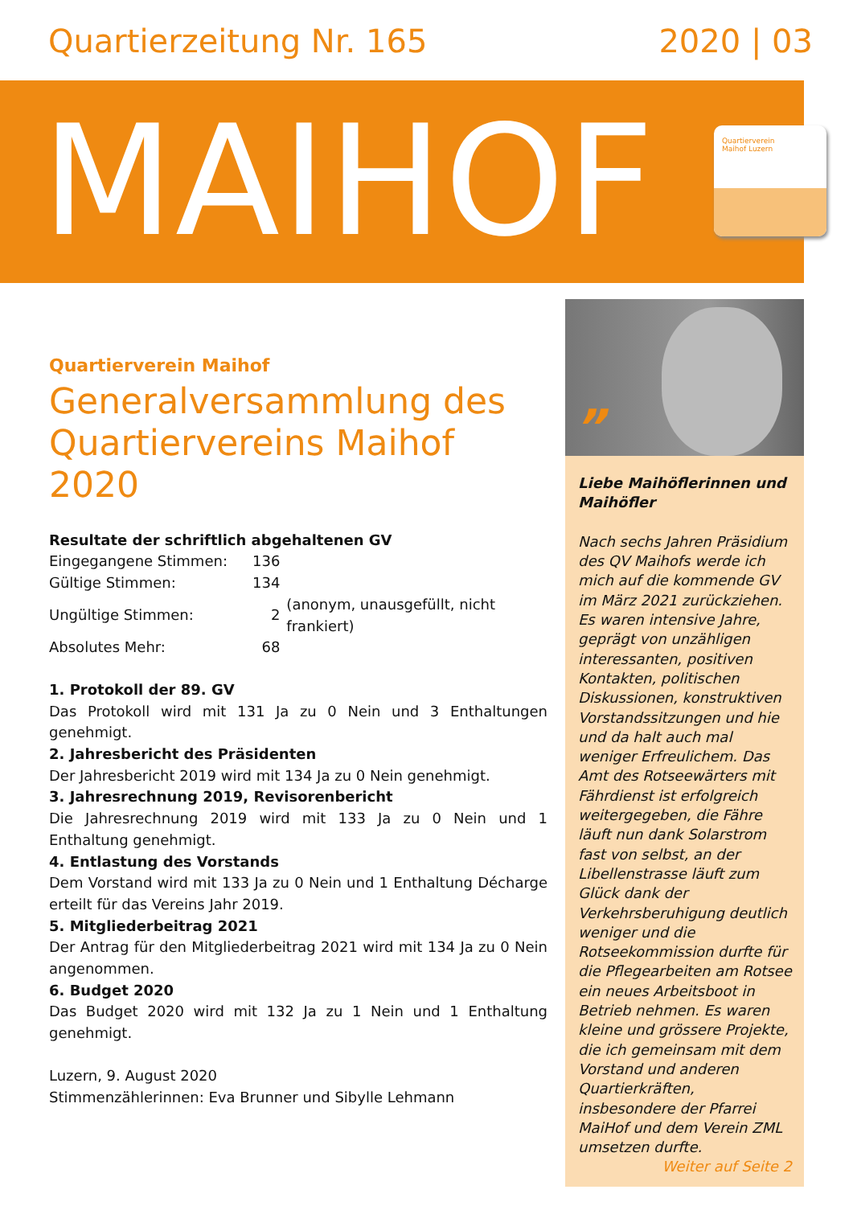Quartierzeitung Nr. 165 2020 | 03
MAIHOF
Quartierverein
Maihof Luzern
Quartierverein Maihof
Generalversammlung des Quartiervereins Maihof 2020
Resultate der schriftlich abgehaltenen GV
| Eingegangene Stimmen: | 136 | |
| Gültige Stimmen: | 134 | |
| Ungültige Stimmen: | 2 | (anonym, unausgefüllt, nicht frankiert) |
| Absolutes Mehr: | 68 | |
1. Protokoll der 89. GV
Das Protokoll wird mit 131 Ja zu 0 Nein und 3 Enthaltungen genehmigt.
2. Jahresbericht des Präsidenten
Der Jahresbericht 2019 wird mit 134 Ja zu 0 Nein genehmigt.
3. Jahresrechnung 2019, Revisorenbericht
Die Jahresrechnung 2019 wird mit 133 Ja zu 0 Nein und 1 Enthaltung genehmigt.
4. Entlastung des Vorstands
Dem Vorstand wird mit 133 Ja zu 0 Nein und 1 Enthaltung Décharge erteilt für das Vereins Jahr 2019.
5. Mitgliederbeitrag 2021
Der Antrag für den Mitgliederbeitrag 2021 wird mit 134 Ja zu 0 Nein angenommen.
6. Budget 2020
Das Budget 2020 wird mit 132 Ja zu 1 Nein und 1 Enthaltung genehmigt.
Luzern, 9. August 2020
Stimmenzählerinnen: Eva Brunner und Sibylle Lehmann
” Liebe Maihöflerinnen und Maihöfler
Nach sechs Jahren Präsidium des QV Maihofs werde ich mich auf die kommende GV im März 2021 zurückziehen. Es waren intensive Jahre, geprägt von unzähligen interessanten, positiven Kontakten, politischen Diskussionen, konstruktiven Vorstandssitzungen und hie und da halt auch mal weniger Erfreulichem. Das Amt des Rotseewärters mit Fährdienst ist erfolgreich weitergegeben, die Fähre läuft nun dank Solarstrom fast von selbst, an der Libellenstrasse läuft zum Glück dank der Verkehrsberuhigung deutlich weniger und die Rotseekommission durfte für die Pflegearbeiten am Rotsee ein neues Arbeitsboot in Betrieb nehmen. Es waren kleine und grössere Projekte, die ich gemeinsam mit dem Vorstand und anderen Quartierkräften, insbesondere der Pfarrei MaiHof und dem Verein ZML umsetzen durfte.
Weiter auf Seite 2